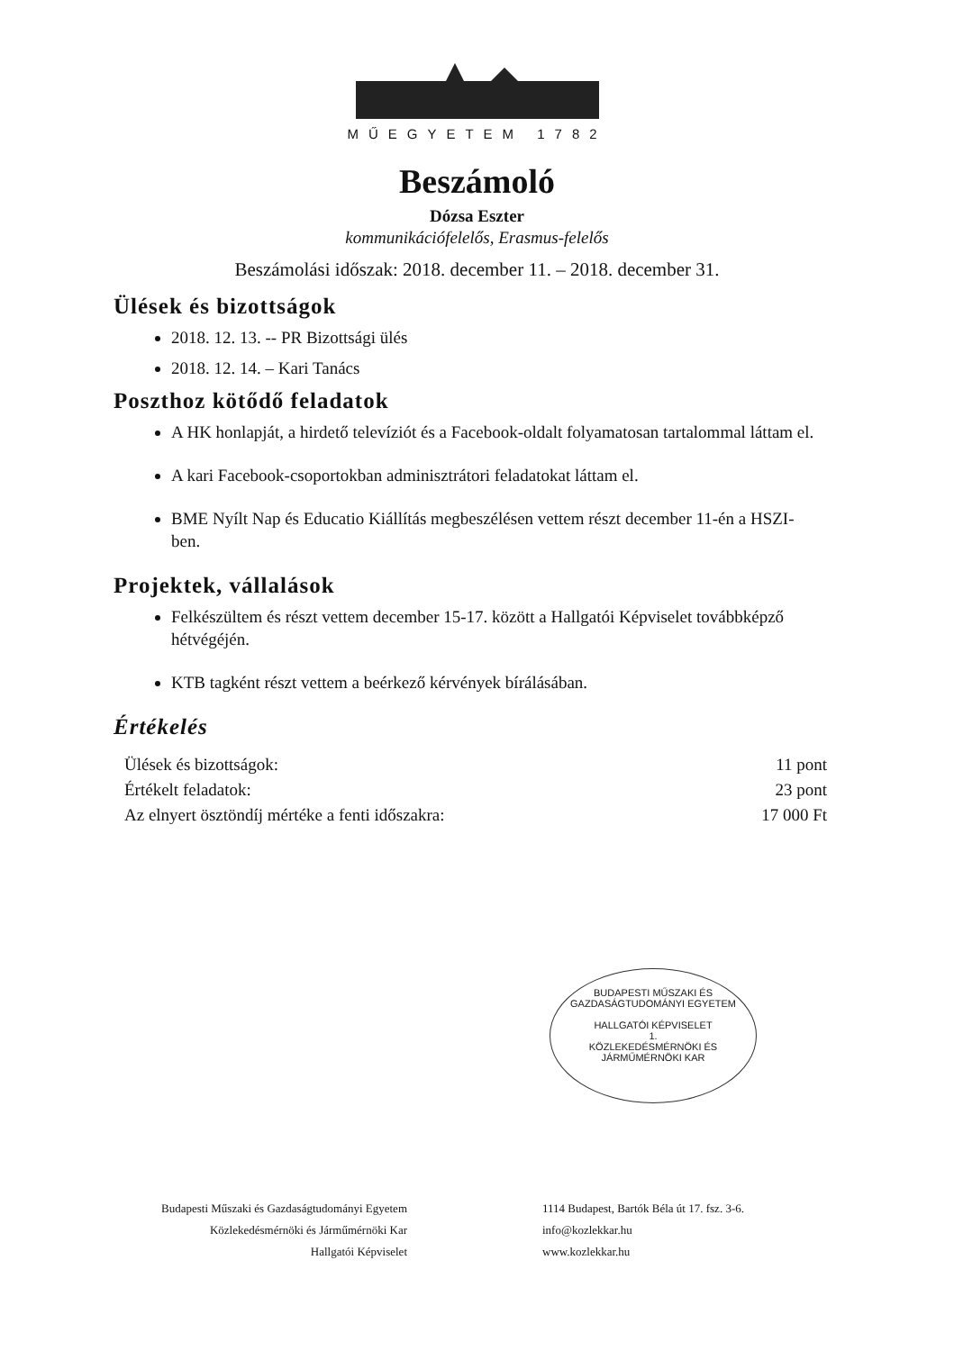MŰEGYETEM 1782
Beszámoló
Dózsa Eszter
kommunikációfelelős, Erasmus-felelős
Beszámolási időszak: 2018. december 11. – 2018. december 31.
Ülések és bizottságok
2018. 12. 13. -- PR Bizottsági ülés
2018. 12. 14. – Kari Tanács
Poszthoz kötődő feladatok
A HK honlapját, a hirdető televíziót és a Facebook-oldalt folyamatosan tartalommal láttam el.
A kari Facebook-csoportokban adminisztrátori feladatokat láttam el.
BME Nyílt Nap és Educatio Kiállítás megbeszélésen vettem részt december 11-én a HSZI-ben.
Projektek, vállalások
Felkészültem és részt vettem december 15-17. között a Hallgatói Képviselet továbbképző hétvégéjén.
KTB tagként részt vettem a beérkező kérvények bírálásában.
Értékelés
Ülések és bizottságok: 11 pont
Értékelt feladatok: 23 pont
Az elnyert ösztöndíj mértéke a fenti időszakra: 17 000 Ft
BUDAPESTI MŰSZAKI ÉS GAZDASÁGTUDOMÁNYI EGYETEM
HALLGATÓI KÉPVISELET
1.
KÖZLEKEDÉSMÉRNÖKI ÉS JÁRMŰMÉRNÖKI KAR
Budapesti Műszaki és Gazdaságtudományi Egyetem
Közlekedésmérnöki és Járműmérnöki Kar
Hallgatói Képviselet
1114 Budapest, Bartók Béla út 17. fsz. 3-6.
info@kozlekkar.hu
www.kozlekkar.hu